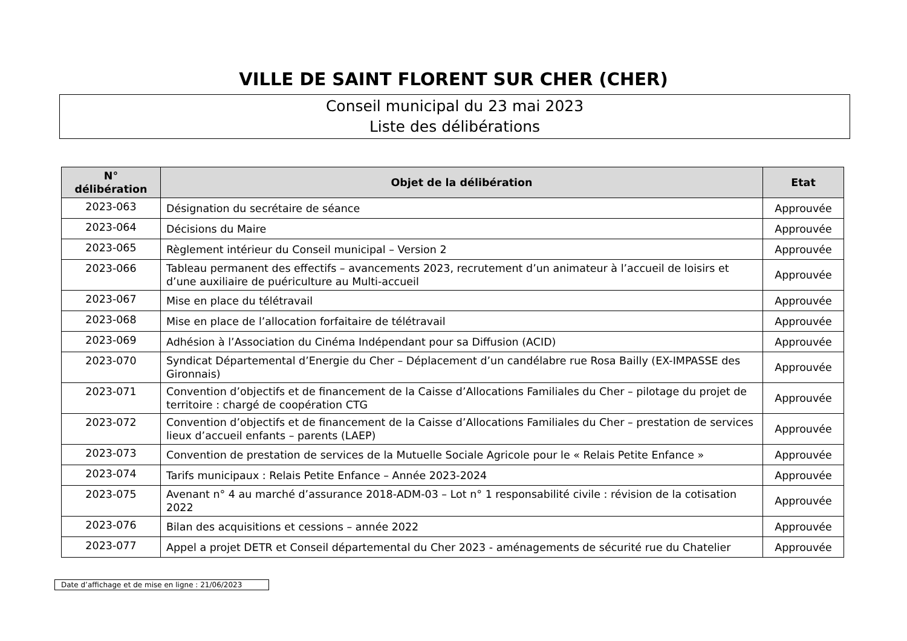VILLE DE SAINT FLORENT SUR CHER (CHER)
Conseil municipal du 23 mai 2023
Liste des délibérations
| N° délibération | Objet de la délibération | Etat |
| --- | --- | --- |
| 2023-063 | Désignation du secrétaire de séance | Approuvée |
| 2023-064 | Décisions du Maire | Approuvée |
| 2023-065 | Règlement intérieur du Conseil municipal – Version 2 | Approuvée |
| 2023-066 | Tableau permanent des effectifs – avancements 2023, recrutement d’un animateur à l’accueil de loisirs et d’une auxiliaire de puériculture au Multi-accueil | Approuvée |
| 2023-067 | Mise en place du télétravail | Approuvée |
| 2023-068 | Mise en place de l’allocation forfaitaire de télétravail | Approuvée |
| 2023-069 | Adhésion à l’Association du Cinéma Indépendant pour sa Diffusion (ACID) | Approuvée |
| 2023-070 | Syndicat Départemental d’Energie du Cher – Déplacement d’un candélabre rue Rosa Bailly (EX-IMPASSE des Gironnais) | Approuvée |
| 2023-071 | Convention d’objectifs et de financement de la Caisse d’Allocations Familiales du Cher – pilotage du projet de territoire : chargé de coopération CTG | Approuvée |
| 2023-072 | Convention d’objectifs et de financement de la Caisse d’Allocations Familiales du Cher – prestation de services lieux d’accueil enfants – parents (LAEP) | Approuvée |
| 2023-073 | Convention de prestation de services de la Mutuelle Sociale Agricole pour le « Relais Petite Enfance » | Approuvée |
| 2023-074 | Tarifs municipaux : Relais Petite Enfance – Année 2023-2024 | Approuvée |
| 2023-075 | Avenant n° 4 au marché d’assurance 2018-ADM-03 – Lot n° 1 responsabilité civile : révision de la cotisation 2022 | Approuvée |
| 2023-076 | Bilan des acquisitions et cessions – année 2022 | Approuvée |
| 2023-077 | Appel a projet DETR et Conseil départemental du Cher 2023 - aménagements de sécurité rue du Chatelier | Approuvée |
Date d’affichage et de mise en ligne : 21/06/2023